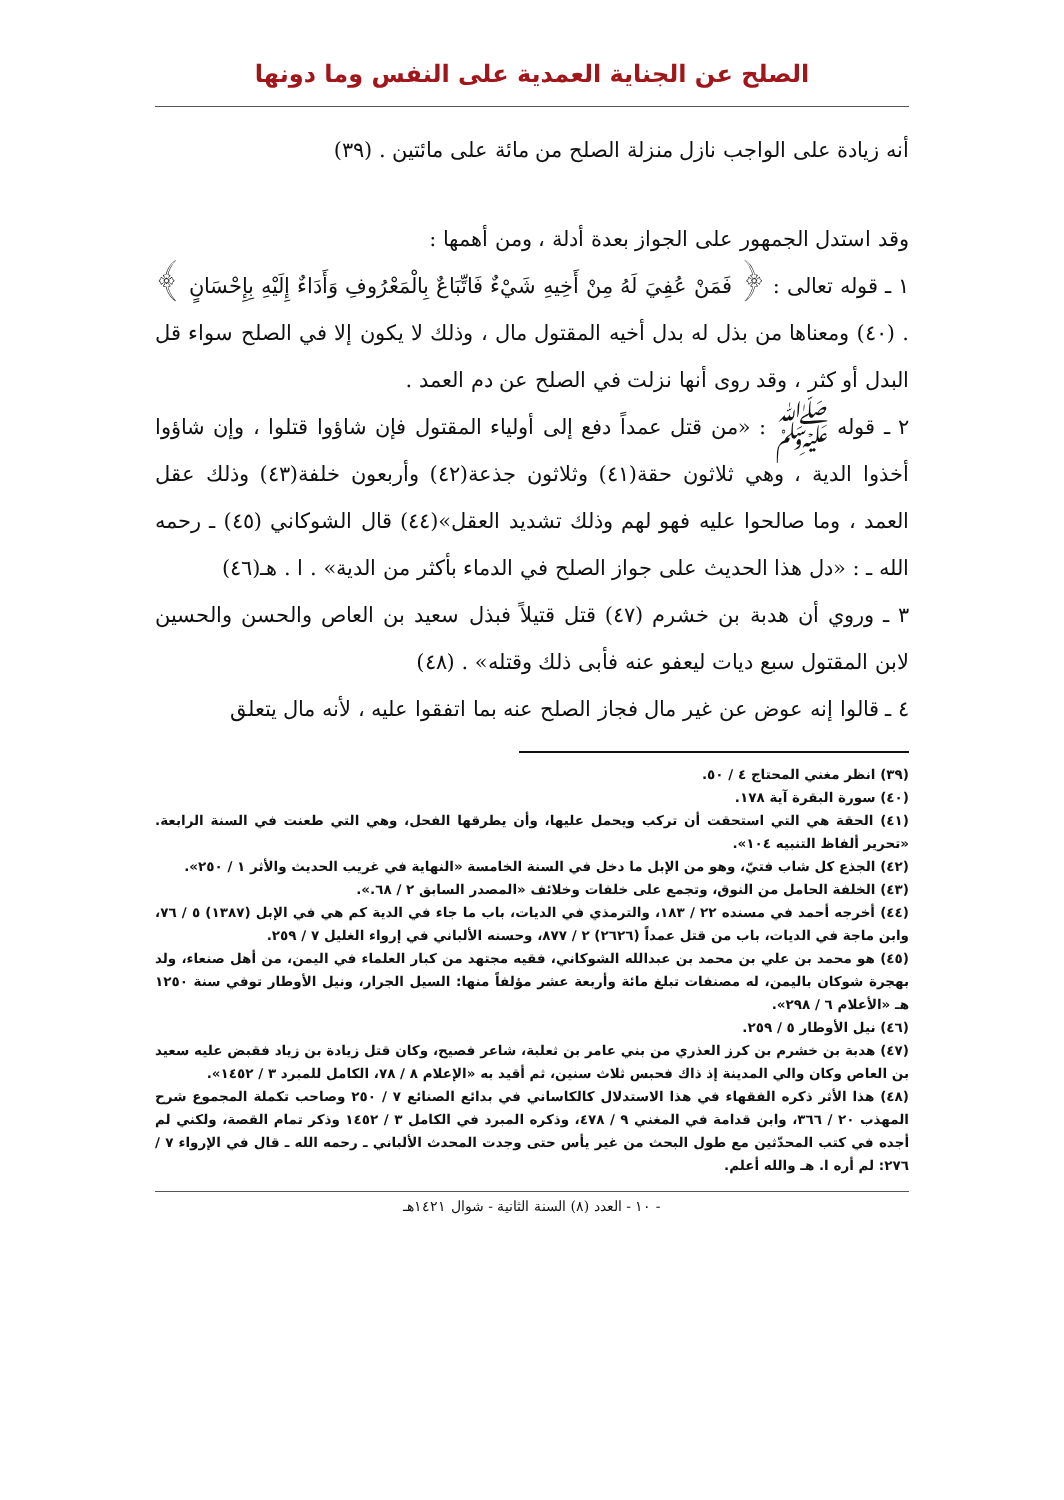الصلح عن الجناية العمدية على النفس وما دونها
أنه زيادة على الواجب نازل منزلة الصلح من مائة على مائتين . (٣٩)
وقد استدل الجمهور على الجواز بعدة أدلة ، ومن أهمها :
١ ـ قوله تعالى : ﴿ فَمَنْ عُفِيَ لَهُ مِنْ أَخِيهِ شَيْءٌ فَاتِّبَاعٌ بِالْمَعْرُوفِ وَأَدَاءٌ إِلَيْهِ بِإِحْسَانٍ ﴾ . (٤٠) ومعناها من بذل له بدل أخيه المقتول مال ، وذلك لا يكون إلا في الصلح سواء قل البدل أو كثر ، وقد روى أنها نزلت في الصلح عن دم العمد .
٢ ـ قوله ﷺ : «من قتل عمداً دفع إلى أولياء المقتول فإن شاؤوا قتلوا ، وإن شاؤوا أخذوا الدية ، وهي ثلاثون حقة(٤١) وثلاثون جذعة(٤٢) وأربعون خلفة(٤٣) وذلك عقل العمد ، وما صالحوا عليه فهو لهم وذلك تشديد العقل»(٤٤) قال الشوكاني (٤٥) ـ رحمه الله ـ : «دل هذا الحديث على جواز الصلح في الدماء بأكثر من الدية» . ا . هـ(٤٦)
٣ ـ وروي أن هدبة بن خشرم (٤٧) قتل قتيلاً فبذل سعيد بن العاص والحسن والحسين لابن المقتول سبع ديات ليعفو عنه فأبى ذلك وقتله» . (٤٨)
٤ ـ قالوا إنه عوض عن غير مال فجاز الصلح عنه بما اتفقوا عليه ، لأنه مال يتعلق
(٣٩) انظر مغني المحتاج ٤ / ٥٠.
(٤٠) سورة البقرة آية ١٧٨.
(٤١) الحقة هي التي استحقت أن تركب ويحمل عليها، وأن يطرقها الفحل، وهي التي طعنت في السنة الرابعة. «تحرير ألفاظ التنبيه ١٠٤».
(٤٢) الجذع كل شاب فتيّ، وهو من الإبل ما دخل في السنة الخامسة «النهاية في غريب الحديث والأثر ١ / ٢٥٠».
(٤٣) الخلفة الحامل من النوق، وتجمع على خلفات وخلائف «المصدر السابق ٢ / ٦٨.».
(٤٤) أخرجه أحمد في مسنده ٢٢ / ١٨٣، والترمذي في الديات، باب ما جاء في الدية كم هي في الإبل (١٣٨٧) ٥ / ٧٦، وابن ماجة في الديات، باب من قتل عمداً (٢٦٢٦) ٢ / ٨٧٧، وحسنه الألباني في إرواء الغليل ٧ / ٢٥٩.
(٤٥) هو محمد بن علي بن محمد بن عبدالله الشوكاني، فقيه مجتهد من كبار العلماء في اليمن، من أهل صنعاء، ولد بهجرة شوكان باليمن، له مصنفات تبلغ مائة وأربعة عشر مؤلفاً منها: السيل الجرار، ونيل الأوطار توفي سنة ١٢٥٠ هـ «الأعلام ٦ / ٢٩٨».
(٤٦) نيل الأوطار ٥ / ٢٥٩.
(٤٧) هدبة بن خشرم بن كرز العذري من بني عامر بن ثعلبة، شاعر فصيح، وكان قتل زيادة بن زياد فقبض عليه سعيد بن العاص وكان والي المدينة إذ ذاك فحبس ثلاث سنين، ثم أقيد به «الإعلام ٨ / ٧٨، الكامل للمبرد ٣ / ١٤٥٢».
(٤٨) هذا الأثر ذكره الفقهاء في هذا الاستدلال كالكاساني في بدائع الصنائع ٧ / ٢٥٠ وصاحب تكملة المجموع شرح المهذب ٢٠ / ٣٦٦، وابن قدامة في المغني ٩ / ٤٧٨، وذكره المبرد في الكامل ٣ / ١٤٥٢ وذكر تمام القصة، ولكني لم أجده في كتب المحدّثين مع طول البحث من غير يأس حتى وجدت المحدث الألباني ـ رحمه الله ـ قال في الإرواء ٧ / ٢٧٦: لم أره ا. هـ والله أعلم.
- ١٠ - العدد (٨) السنة الثانية - شوال ١٤٢١هـ